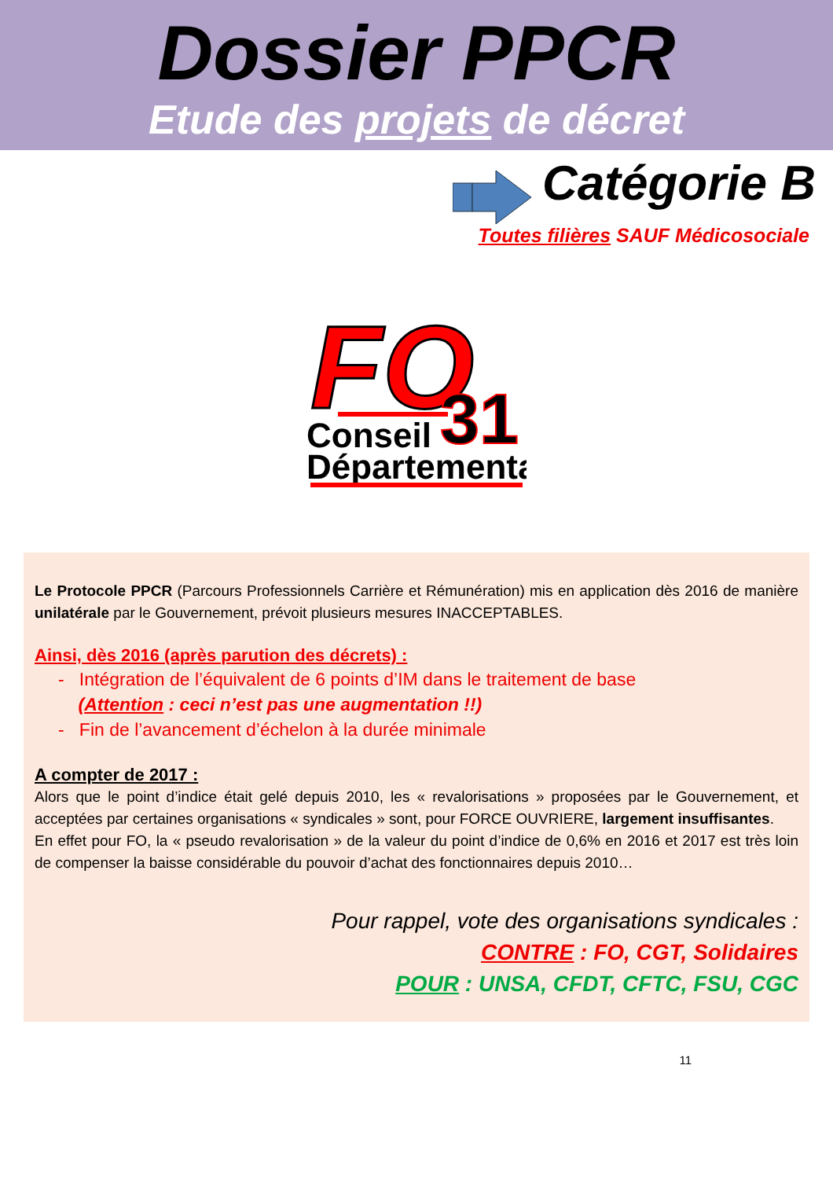Dossier PPCR
Etude des projets de décret
Catégorie B
Toutes filières SAUF Médicosociale
FO
31
Conseil
Départemental
Le Protocole PPCR (Parcours Professionnels Carrière et Rémunération) mis en application dès 2016 de manière unilatérale par le Gouvernement, prévoit plusieurs mesures INACCEPTABLES.
Ainsi, dès 2016 (après parution des décrets) :
- Intégration de l’équivalent de 6 points d’IM dans le traitement de base
(Attention : ceci n’est pas une augmentation !!)
- Fin de l’avancement d’échelon à la durée minimale
A compter de 2017 :
Alors que le point d’indice était gelé depuis 2010, les « revalorisations » proposées par le Gouvernement, et acceptées par certaines organisations « syndicales » sont, pour FORCE OUVRIERE, largement insuffisantes.
En effet pour FO, la « pseudo revalorisation » de la valeur du point d’indice de 0,6% en 2016 et 2017 est très loin de compenser la baisse considérable du pouvoir d’achat des fonctionnaires depuis 2010…
Pour rappel, vote des organisations syndicales :
CONTRE : FO, CGT, Solidaires
POUR : UNSA, CFDT, CFTC, FSU, CGC
11